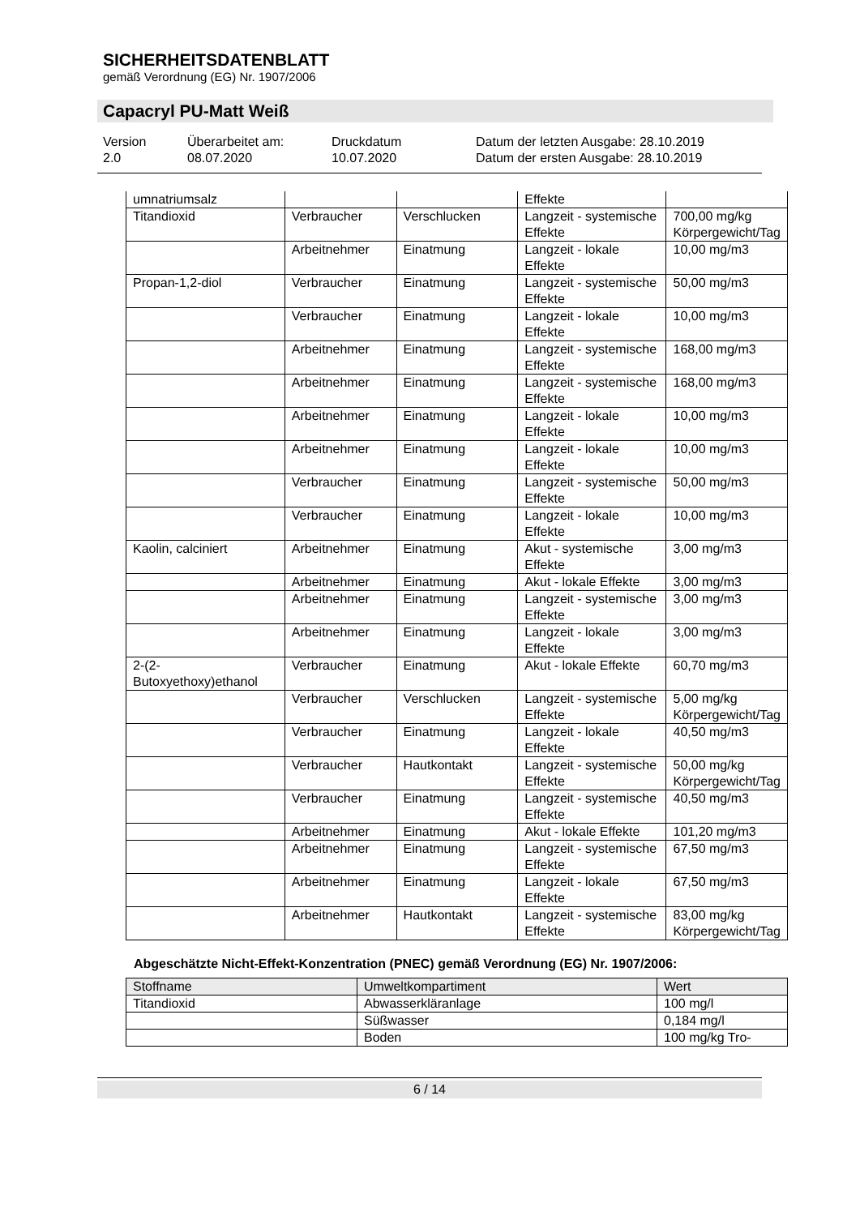SICHERHEITSDATENBLATT
gemäß Verordnung (EG) Nr. 1907/2006
Capacryl PU-Matt Weiß
Version
2.0
Überarbeitet am:
08.07.2020
Druckdatum
10.07.2020
Datum der letzten Ausgabe: 28.10.2019
Datum der ersten Ausgabe: 28.10.2019
| umnatriumsalz | | | Effekte | |
| Titandioxid | Verbraucher | Verschlucken | Langzeit - systemische Effekte | 700,00 mg/kg Körpergewicht/Tag |
| | Arbeitnehmer | Einatmung | Langzeit - lokale Effekte | 10,00 mg/m3 |
| Propan-1,2-diol | Verbraucher | Einatmung | Langzeit - systemische Effekte | 50,00 mg/m3 |
| | Verbraucher | Einatmung | Langzeit - lokale Effekte | 10,00 mg/m3 |
| | Arbeitnehmer | Einatmung | Langzeit - systemische Effekte | 168,00 mg/m3 |
| | Arbeitnehmer | Einatmung | Langzeit - systemische Effekte | 168,00 mg/m3 |
| | Arbeitnehmer | Einatmung | Langzeit - lokale Effekte | 10,00 mg/m3 |
| | Arbeitnehmer | Einatmung | Langzeit - lokale Effekte | 10,00 mg/m3 |
| | Verbraucher | Einatmung | Langzeit - systemische Effekte | 50,00 mg/m3 |
| | Verbraucher | Einatmung | Langzeit - lokale Effekte | 10,00 mg/m3 |
| Kaolin, calciniert | Arbeitnehmer | Einatmung | Akut - systemische Effekte | 3,00 mg/m3 |
| | Arbeitnehmer | Einatmung | Akut - lokale Effekte | 3,00 mg/m3 |
| | Arbeitnehmer | Einatmung | Langzeit - systemische Effekte | 3,00 mg/m3 |
| | Arbeitnehmer | Einatmung | Langzeit - lokale Effekte | 3,00 mg/m3 |
| 2-(2-Butoxyethoxy)ethanol | Verbraucher | Einatmung | Akut - lokale Effekte | 60,70 mg/m3 |
| | Verbraucher | Verschlucken | Langzeit - systemische Effekte | 5,00 mg/kg Körpergewicht/Tag |
| | Verbraucher | Einatmung | Langzeit - lokale Effekte | 40,50 mg/m3 |
| | Verbraucher | Hautkontakt | Langzeit - systemische Effekte | 50,00 mg/kg Körpergewicht/Tag |
| | Verbraucher | Einatmung | Langzeit - systemische Effekte | 40,50 mg/m3 |
| | Arbeitnehmer | Einatmung | Akut - lokale Effekte | 101,20 mg/m3 |
| | Arbeitnehmer | Einatmung | Langzeit - systemische Effekte | 67,50 mg/m3 |
| | Arbeitnehmer | Einatmung | Langzeit - lokale Effekte | 67,50 mg/m3 |
| | Arbeitnehmer | Hautkontakt | Langzeit - systemische Effekte | 83,00 mg/kg Körpergewicht/Tag |
Abgeschätzte Nicht-Effekt-Konzentration (PNEC) gemäß Verordnung (EG) Nr. 1907/2006:
| Stoffname | Umweltkompartiment | Wert |
| Titandioxid | Abwasserkläranlage | 100 mg/l |
| | Süßwasser | 0,184 mg/l |
| | Boden | 100 mg/kg Tro- |
6 / 14